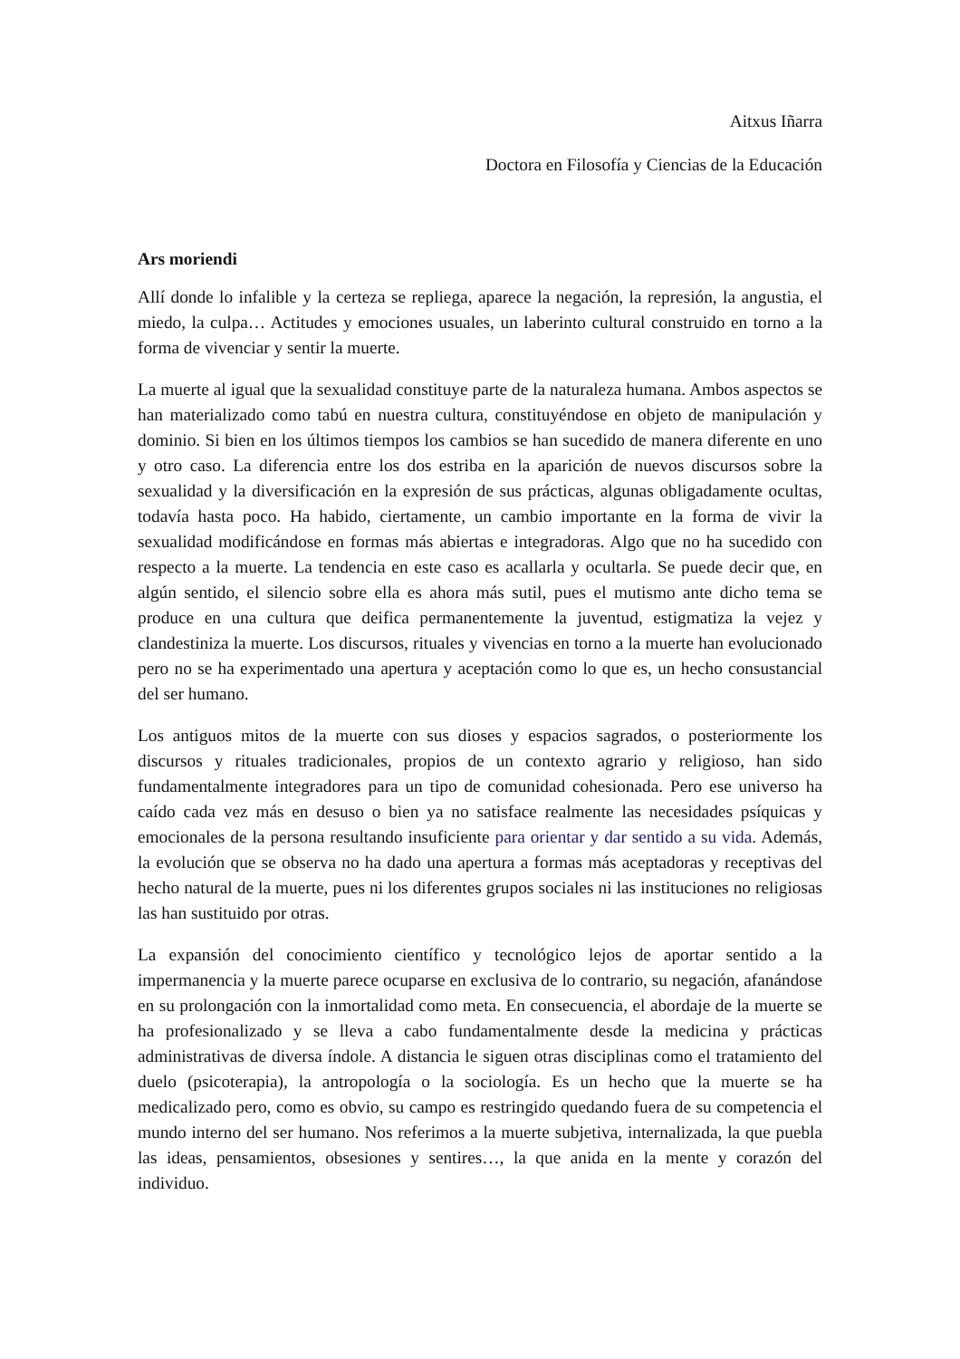Aitxus Iñarra
Doctora en Filosofía y Ciencias de la Educación
Ars moriendi
Allí donde lo infalible y la certeza se repliega, aparece la negación, la represión, la angustia, el miedo, la culpa… Actitudes y emociones usuales, un laberinto cultural construido en torno a la forma de vivenciar y sentir la muerte.
La muerte al igual que la sexualidad constituye parte de la naturaleza humana. Ambos aspectos se han materializado como tabú en nuestra cultura, constituyéndose en objeto de manipulación y dominio. Si bien en los últimos tiempos los cambios se han sucedido de manera diferente en uno y otro caso. La diferencia entre los dos estriba en la aparición de nuevos discursos sobre la sexualidad y la diversificación en la expresión de sus prácticas, algunas obligadamente ocultas, todavía hasta poco. Ha habido, ciertamente, un cambio importante en la forma de vivir la sexualidad modificándose en formas más abiertas e integradoras. Algo que no ha sucedido con respecto a la muerte. La tendencia en este caso es acallarla y ocultarla. Se puede decir que, en algún sentido, el silencio sobre ella es ahora más sutil, pues el mutismo ante dicho tema se produce en una cultura que deifica permanentemente la juventud, estigmatiza la vejez y clandestiniza la muerte. Los discursos, rituales y vivencias en torno a la muerte han evolucionado pero no se ha experimentado una apertura y aceptación como lo que es, un hecho consustancial del ser humano.
Los antiguos mitos de la muerte con sus dioses y espacios sagrados, o posteriormente los discursos y rituales tradicionales, propios de un contexto agrario y religioso, han sido fundamentalmente integradores para un tipo de comunidad cohesionada. Pero ese universo ha caído cada vez más en desuso o bien ya no satisface realmente las necesidades psíquicas y emocionales de la persona resultando insuficiente para orientar y dar sentido a su vida. Además, la evolución que se observa no ha dado una apertura a formas más aceptadoras y receptivas del hecho natural de la muerte, pues ni los diferentes grupos sociales ni las instituciones no religiosas las han sustituido por otras.
La expansión del conocimiento científico y tecnológico lejos de aportar sentido a la impermanencia y la muerte parece ocuparse en exclusiva de lo contrario, su negación, afanándose en su prolongación con la inmortalidad como meta. En consecuencia, el abordaje de la muerte se ha profesionalizado y se lleva a cabo fundamentalmente desde la medicina y prácticas administrativas de diversa índole. A distancia le siguen otras disciplinas como el tratamiento del duelo (psicoterapia), la antropología o la sociología. Es un hecho que la muerte se ha medicalizado pero, como es obvio, su campo es restringido quedando fuera de su competencia el mundo interno del ser humano. Nos referimos a la muerte subjetiva, internalizada, la que puebla las ideas, pensamientos, obsesiones y sentires…, la que anida en la mente y corazón del individuo.